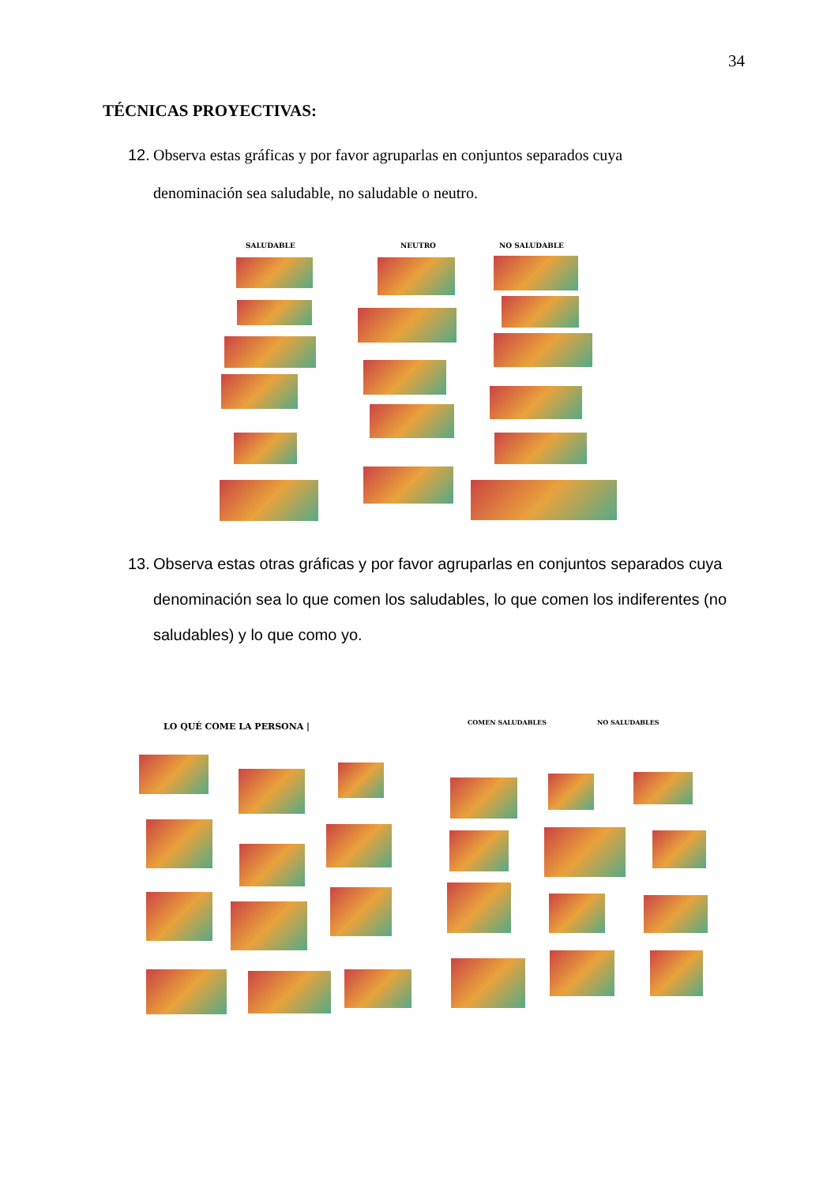34
TÉCNICAS PROYECTIVAS:
12. Observa estas gráficas y por favor agruparlas en conjuntos separados cuya
denominación sea saludable, no saludable o neutro.
SALUDABLE NEUTRO NO SALUDABLE
13. Observa estas otras gráficas y por favor agruparlas en conjuntos separados cuya
denominación sea lo que comen los saludables, lo que comen los indiferentes (no
saludables) y lo que como yo.
LO QUÉ COME LA PERSONA | COMEN SALUDABLES NO SALUDABLES